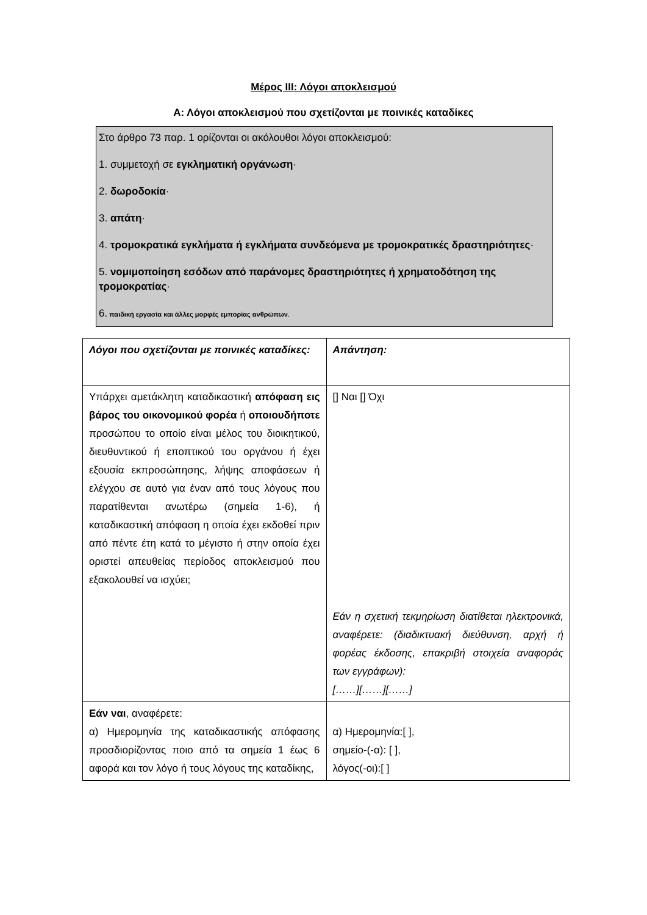Μέρος ΙΙΙ: Λόγοι αποκλεισμού
Α: Λόγοι αποκλεισμού που σχετίζονται με ποινικές καταδίκες
Στο άρθρο 73 παρ. 1 ορίζονται οι ακόλουθοι λόγοι αποκλεισμού:
1. συμμετοχή σε εγκληματική οργάνωση·
2. δωροδοκία·
3. απάτη·
4. τρομοκρατικά εγκλήματα ή εγκλήματα συνδεόμενα με τρομοκρατικές δραστηριότητες·
5. νομιμοποίηση εσόδων από παράνομες δραστηριότητες ή χρηματοδότηση της τρομοκρατίας·
6. παιδική εργασία και άλλες μορφές εμπορίας ανθρώπων.
| Λόγοι που σχετίζονται με ποινικές καταδίκες: | Απάντηση: |
| --- | --- |
| Υπάρχει αμετάκλητη καταδικαστική απόφαση εις βάρος του οικονομικού φορέα ή οποιουδήποτε προσώπου το οποίο είναι μέλος του διοικητικού, διευθυντικού ή εποπτικού του οργάνου ή έχει εξουσία εκπροσώπησης, λήψης αποφάσεων ή ελέγχου σε αυτό για έναν από τους λόγους που παρατίθενται ανωτέρω (σημεία 1-6), ή καταδικαστική απόφαση η οποία έχει εκδοθεί πριν από πέντε έτη κατά το μέγιστο ή στην οποία έχει οριστεί απευθείας περίοδος αποκλεισμού που εξακολουθεί να ισχύει; | [] Ναι [] Όχι Εάν η σχετική τεκμηρίωση διατίθεται ηλεκτρονικά, αναφέρετε: (διαδικτυακή διεύθυνση, αρχή ή φορέας έκδοσης, επακριβή στοιχεία αναφοράς των εγγράφων): [……][……][……] |
| Εάν ναι , αναφέρετε: α) Ημερομηνία της καταδικαστικής απόφασης προσδιορίζοντας ποιο από τα σημεία 1 έως 6 αφορά και τον λόγο ή τους λόγους της καταδίκης, | α) Ημερομηνία:[ ], σημείο-(-α): [ ], λόγος(-οι):[ ] |